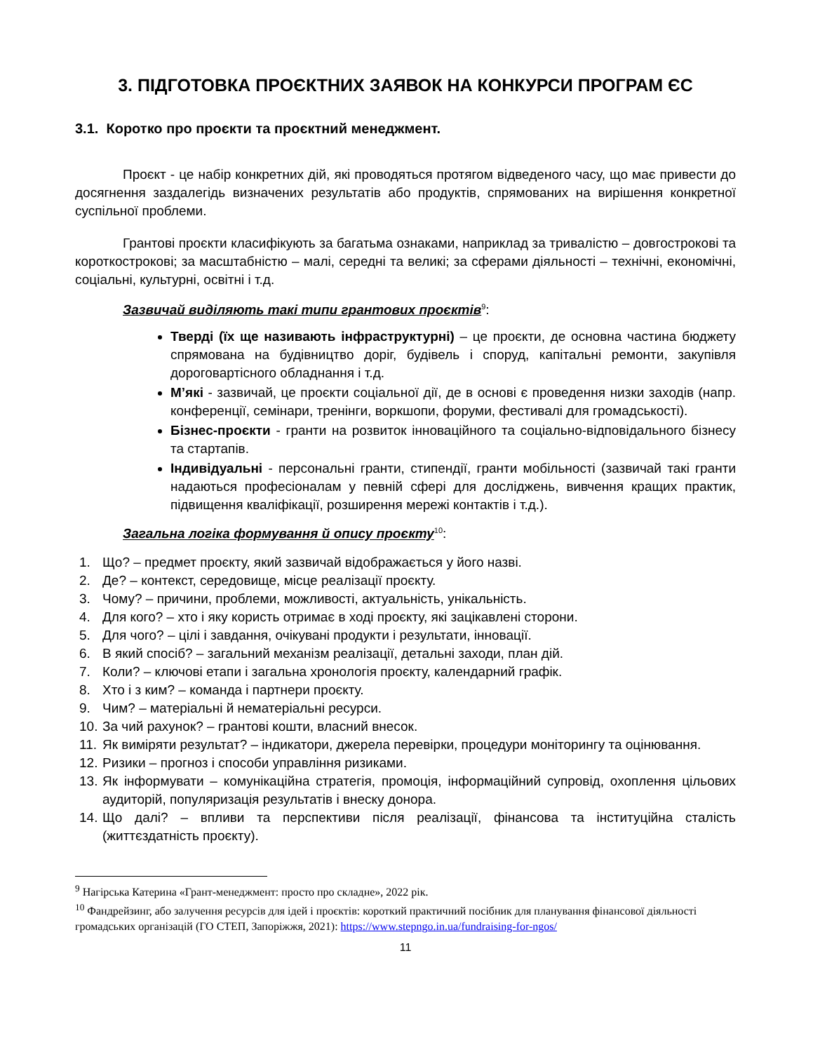3. ПІДГОТОВКА ПРОЄКТНИХ ЗАЯВОК НА КОНКУРСИ ПРОГРАМ ЄС
3.1. Коротко про проєкти та проєктний менеджмент.
Проєкт - це набір конкретних дій, які проводяться протягом відведеного часу, що має привести до досягнення заздалегідь визначених результатів або продуктів, спрямованих на вирішення конкретної суспільної проблеми.
Грантові проєкти класифікують за багатьма ознаками, наприклад за тривалістю – довгострокові та короткострокові; за масштабністю – малі, середні та великі; за сферами діяльності – технічні, економічні, соціальні, культурні, освітні і т.д.
Зазвичай виділяють такі типи грантових проєктів<sup>9</sup>:
Тверді (їх ще називають інфраструктурні) – це проєкти, де основна частина бюджету спрямована на будівництво доріг, будівель і споруд, капітальні ремонти, закупівля дороговартісного обладнання і т.д.
М’які - зазвичай, це проєкти соціальної дії, де в основі є проведення низки заходів (напр. конференції, семінари, тренінги, воркшопи, форуми, фестивалі для громадськості).
Бізнес-проєкти - гранти на розвиток інноваційного та соціально-відповідального бізнесу та стартапів.
Індивідуальні - персональні гранти, стипендії, гранти мобільності (зазвичай такі гранти надаються професіоналам у певній сфері для досліджень, вивчення кращих практик, підвищення кваліфікації, розширення мережі контактів і т.д.).
Загальна логіка формування й опису проєкту<sup>10</sup>:
1. Що? – предмет проєкту, який зазвичай відображається у його назві.
2. Де? – контекст, середовище, місце реалізації проєкту.
3. Чому? – причини, проблеми, можливості, актуальність, унікальність.
4. Для кого? – хто і яку користь отримає в ході проєкту, які зацікавлені сторони.
5. Для чого? – цілі і завдання, очікувані продукти і результати, інновації.
6. В який спосіб? – загальний механізм реалізації, детальні заходи, план дій.
7. Коли? – ключові етапи і загальна хронологія проєкту, календарний графік.
8. Хто і з ким? – команда і партнери проєкту.
9. Чим? – матеріальні й нематеріальні ресурси.
10. За чий рахунок? – грантові кошти, власний внесок.
11. Як виміряти результат? – індикатори, джерела перевірки, процедури моніторингу та оцінювання.
12. Ризики – прогноз і способи управління ризиками.
13. Як інформувати – комунікаційна стратегія, промоція, інформаційний супровід, охоплення цільових аудиторій, популяризація результатів і внеску донора.
14. Що далі? – впливи та перспективи після реалізації, фінансова та інституційна сталість (життєздатність проєкту).
<sup>9</sup> Нагірська Катерина «Грант-менеджмент: просто про складне», 2022 рік.
<sup>10</sup> Фандрейзинг, або залучення ресурсів для ідей і проєктів: короткий практичний посібник для планування фінансової діяльності громадських організацій (ГО СТЕП, Запоріжжя, 2021): https://www.stepngo.in.ua/fundraising-for-ngos/
11